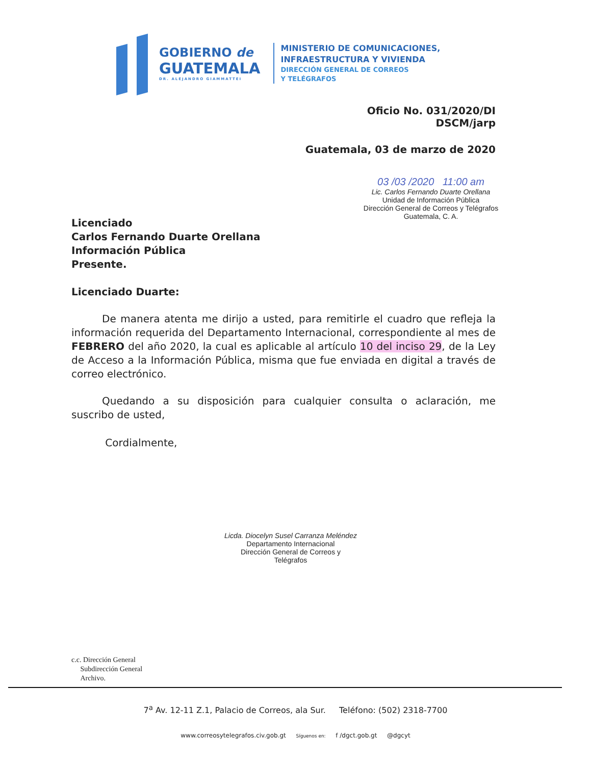GOBIERNO de
GUATEMALA
DR. ALEJANDRO GIAMMATTEI
MINISTERIO DE COMUNICACIONES,
INFRAESTRUCTURA Y VIVIENDA
DIRECCIÓN GENERAL DE CORREOS
Y TELÉGRAFOS
Oficio No. 031/2020/DI
DSCM/jarp
Guatemala, 03 de marzo de 2020
03 /03 /2020 11:00 am
Lic. Carlos Fernando Duarte Orellana
Unidad de Información Pública
Dirección General de Correos y Telégrafos
Guatemala, C. A.
Licenciado
Carlos Fernando Duarte Orellana
Información Pública
Presente.
Licenciado Duarte:
   De manera atenta me dirijo a usted, para remitirle el cuadro que refleja la información requerida del Departamento Internacional, correspondiente al mes de FEBRERO del año 2020, la cual es aplicable al artículo 10 del inciso 29, de la Ley de Acceso a la Información Pública, misma que fue enviada en digital a través de correo electrónico.
   Quedando a su disposición para cualquier consulta o aclaración, me suscribo de usted,
    Cordialmente,
Licda. Diocelyn Susel Carranza Meléndez
Departamento Internacional
Dirección General de Correos y Telégrafos
c.c. Dirección General
  Subdirección General
  Archivo.
7<sup>a</sup> Av. 12-11 Z.1, Palacio de Correos, ala Sur.   Teléfono: (502) 2318-7700
www.correosytelegrafos.civ.gob.gt   Síguenos en:   f /dgct.gob.gt   @dgcyt